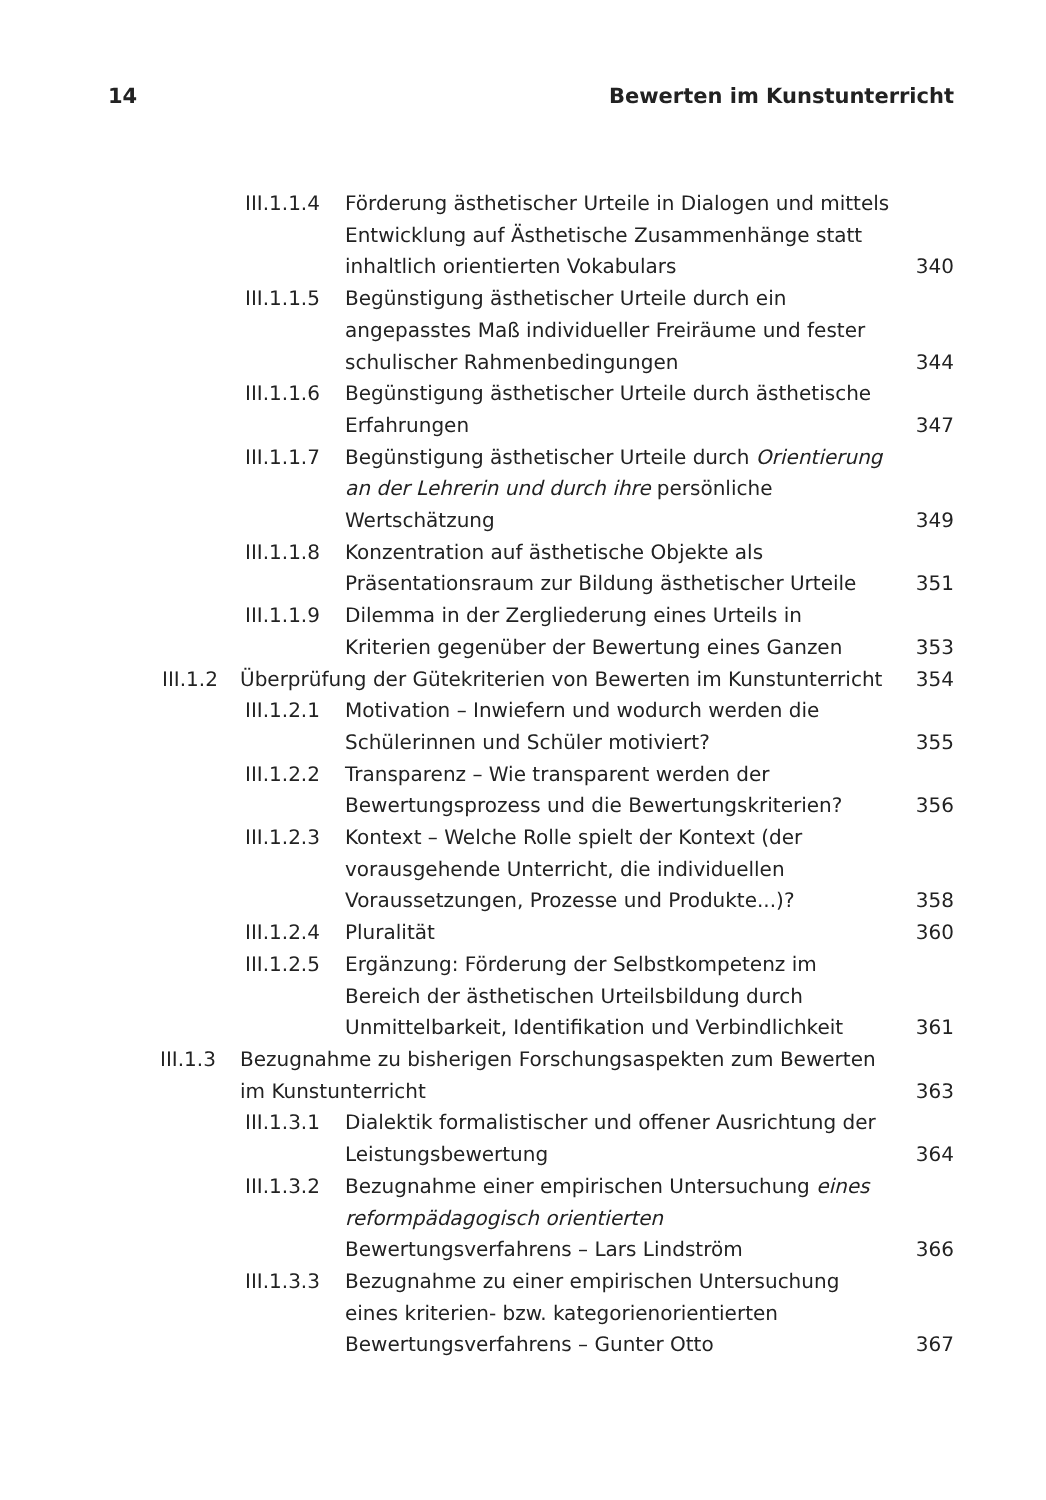14 Bewerten im Kunstunterricht
III.1.1.4 Förderung ästhetischer Urteile in Dialogen und mittels Entwicklung auf Ästhetische Zusammenhänge statt inhaltlich orientierten Vokabulars 340
III.1.1.5 Begünstigung ästhetischer Urteile durch ein angepasstes Maß individueller Freiräume und fester schulischer Rahmenbedingungen 344
III.1.1.6 Begünstigung ästhetischer Urteile durch ästhetische Erfahrungen 347
III.1.1.7 Begünstigung ästhetischer Urteile durch Orientierung an der Lehrerin und durch ihre persönliche Wertschätzung 349
III.1.1.8 Konzentration auf ästhetische Objekte als Präsentationsraum zur Bildung ästhetischer Urteile 351
III.1.1.9 Dilemma in der Zergliederung eines Urteils in Kriterien gegenüber der Bewertung eines Ganzen 353
III.1.2 Überprüfung der Gütekriterien von Bewerten im Kunstunterricht 354
III.1.2.1 Motivation – Inwiefern und wodurch werden die Schülerinnen und Schüler motiviert? 355
III.1.2.2 Transparenz – Wie transparent werden der Bewertungsprozess und die Bewertungskriterien? 356
III.1.2.3 Kontext – Welche Rolle spielt der Kontext (der vorausgehende Unterricht, die individuellen Voraussetzungen, Prozesse und Produkte...)? 358
III.1.2.4 Pluralität 360
III.1.2.5 Ergänzung: Förderung der Selbstkompetenz im Bereich der ästhetischen Urteilsbildung durch Unmittelbarkeit, Identifikation und Verbindlichkeit 361
III.1.3 Bezugnahme zu bisherigen Forschungsaspekten zum Bewerten im Kunstunterricht 363
III.1.3.1 Dialektik formalistischer und offener Ausrichtung der Leistungsbewertung 364
III.1.3.2 Bezugnahme einer empirischen Untersuchung eines reformpädagogisch orientierten Bewertungsverfahrens – Lars Lindström 366
III.1.3.3 Bezugnahme zu einer empirischen Untersuchung eines kriterien- bzw. kategorienorientierten Bewertungsverfahrens – Gunter Otto 367